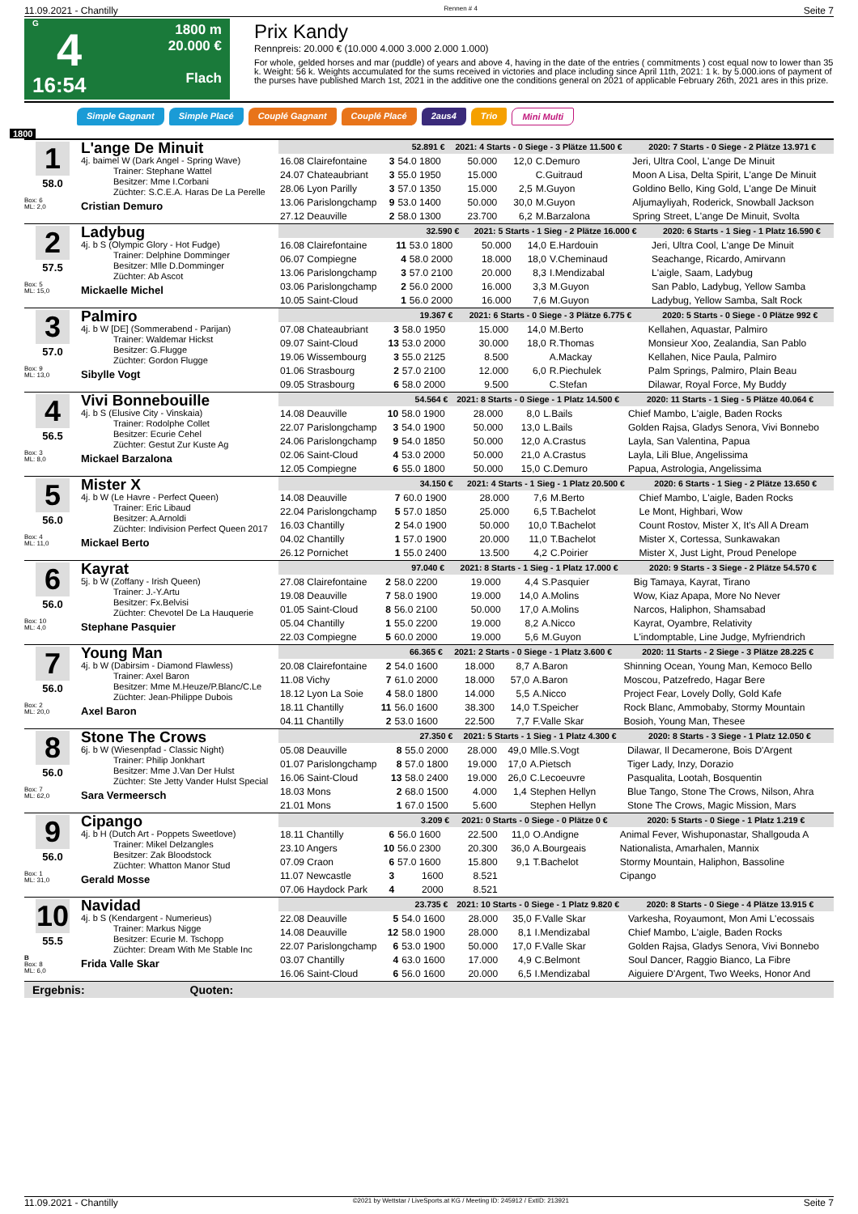11.09.2021 - Chantilly Rennen # 4 Seite 7
G
4
16:54
1800 m
20.000 €
Flach
Prix Kandy
Rennpreis: 20.000 € (10.000 4.000 3.000 2.000 1.000)
For whole, gelded horses and mar (puddle) of years and above 4, having in the date of the entries ( commitments ) cost equal now to lower than 35 k. Weight: 56 k. Weights accumulated for the sums received in victories and place including since April 11th, 2021: 1 k. by 5.000.ions of payment of the purses have published March 1st, 2021 in the additive one the conditions general on 2021 of applicable February 26th, 2021 ares in this prize.
Simple Gagnant Simple Placé Couplé Gagnant Couplé Placé 2aus4 Trio Mini Multi
1800
1
58.0
Box: 6
ML: 2,0
L'ange De Minuit
4j. baimel W (Dark Angel - Spring Wave)
Trainer: Stephane Wattel
Besitzer: Mme I.Corbani
Züchter: S.C.E.A. Haras De La Perelle
Cristian Demuro
| 52.891 € | | | 2021: 4 Starts - 0 Siege - 3 Plätze 11.500 € | | | | 2020: 7 Starts - 0 Siege - 2 Plätze 13.971 € |
| --- | --- | --- | --- | --- | --- | --- | --- |
| 16.08 Clairefontaine | 3 | 54.0 1800 | 50.000 | 12,0 | C.Demuro | | Jeri, Ultra Cool, L'ange De Minuit |
| 24.07 Chateaubriant | 3 | 55.0 1950 | 15.000 | | C.Guitraud | | Moon A Lisa, Delta Spirit, L'ange De Minuit |
| 28.06 Lyon Parilly | 3 | 57.0 1350 | 15.000 | 2,5 | M.Guyon | | Goldino Bello, King Gold, L'ange De Minuit |
| 13.06 Parislongchamp | 9 | 53.0 1400 | 50.000 | 30,0 | M.Guyon | | Aljumayliyah, Roderick, Snowball Jackson |
| 27.12 Deauville | 2 | 58.0 1300 | 23.700 | 6,2 | M.Barzalona | | Spring Street, L'ange De Minuit, Svolta |
2
57.5
Box: 5
ML: 15,0
Ladybug
4j. b S (Olympic Glory - Hot Fudge)
Trainer: Delphine Domminger
Besitzer: Mlle D.Domminger
Züchter: Ab Ascot
Mickaelle Michel
| 32.590 € | | | 2021: 5 Starts - 1 Sieg - 2 Plätze 16.000 € | | | | 2020: 6 Starts - 1 Sieg - 1 Platz 16.590 € |
| --- | --- | --- | --- | --- | --- | --- | --- |
| 16.08 Clairefontaine | 11 | 53.0 1800 | 50.000 | 14,0 | E.Hardouin | | Jeri, Ultra Cool, L'ange De Minuit |
| 06.07 Compiegne | 4 | 58.0 2000 | 18.000 | 18,0 | V.Cheminaud | | Seachange, Ricardo, Amirvann |
| 13.06 Parislongchamp | 3 | 57.0 2100 | 20.000 | 8,3 | I.Mendizabal | | L'aigle, Saam, Ladybug |
| 03.06 Parislongchamp | 2 | 56.0 2000 | 16.000 | 3,3 | M.Guyon | | San Pablo, Ladybug, Yellow Samba |
| 10.05 Saint-Cloud | 1 | 56.0 2000 | 16.000 | 7,6 | M.Guyon | | Ladybug, Yellow Samba, Salt Rock |
3
57.0
Box: 9
ML: 13,0
Palmiro
4j. b W [DE] (Sommerabend - Parijan)
Trainer: Waldemar Hickst
Besitzer: G.Flugge
Züchter: Gordon Flugge
Sibylle Vogt
| 19.367 € | | | 2021: 6 Starts - 0 Siege - 3 Plätze 6.775 € | | | | 2020: 5 Starts - 0 Siege - 0 Plätze 992 € |
| --- | --- | --- | --- | --- | --- | --- | --- |
| 07.08 Chateaubriant | 3 | 58.0 1950 | 15.000 | 14,0 | M.Berto | | Kellahen, Aquastar, Palmiro |
| 09.07 Saint-Cloud | 13 | 53.0 2000 | 30.000 | 18,0 | R.Thomas | | Monsieur Xoo, Zealandia, San Pablo |
| 19.06 Wissembourg | 3 | 55.0 2125 | 8.500 | | A.Mackay | | Kellahen, Nice Paula, Palmiro |
| 01.06 Strasbourg | 2 | 57.0 2100 | 12.000 | 6,0 | R.Piechulek | | Palm Springs, Palmiro, Plain Beau |
| 09.05 Strasbourg | 6 | 58.0 2000 | 9.500 | | C.Stefan | | Dilawar, Royal Force, My Buddy |
4
56.5
Box: 3
ML: 8,0
Vivi Bonnebouille
4j. b S (Elusive City - Vinskaia)
Trainer: Rodolphe Collet
Besitzer: Ecurie Cehel
Züchter: Gestut Zur Kuste Ag
Mickael Barzalona
| 54.564 € | | | 2021: 8 Starts - 0 Siege - 1 Platz 14.500 € | | | | 2020: 11 Starts - 1 Sieg - 5 Plätze 40.064 € |
| --- | --- | --- | --- | --- | --- | --- | --- |
| 14.08 Deauville | 10 | 58.0 1900 | 28.000 | 8,0 | L.Bails | | Chief Mambo, L'aigle, Baden Rocks |
| 22.07 Parislongchamp | 3 | 54.0 1900 | 50.000 | 13,0 | L.Bails | | Golden Rajsa, Gladys Senora, Vivi Bonnebo |
| 24.06 Parislongchamp | 9 | 54.0 1850 | 50.000 | 12,0 | A.Crastus | | Layla, San Valentina, Papua |
| 02.06 Saint-Cloud | 4 | 53.0 2000 | 50.000 | 21,0 | A.Crastus | | Layla, Lili Blue, Angelissima |
| 12.05 Compiegne | 6 | 55.0 1800 | 50.000 | 15,0 | C.Demuro | | Papua, Astrologia, Angelissima |
5
56.0
Box: 4
ML: 11,0
Mister X
4j. b W (Le Havre - Perfect Queen)
Trainer: Eric Libaud
Besitzer: A.Arnoldi
Züchter: Indivision Perfect Queen 2017
Mickael Berto
| 34.150 € | | | 2021: 4 Starts - 1 Sieg - 1 Platz 20.500 € | | | | 2020: 6 Starts - 1 Sieg - 2 Plätze 13.650 € |
| --- | --- | --- | --- | --- | --- | --- | --- |
| 14.08 Deauville | 7 | 60.0 1900 | 28.000 | 7,6 | M.Berto | | Chief Mambo, L'aigle, Baden Rocks |
| 22.04 Parislongchamp | 5 | 57.0 1850 | 25.000 | 6,5 | T.Bachelot | | Le Mont, Highbari, Wow |
| 16.03 Chantilly | 2 | 54.0 1900 | 50.000 | 10,0 | T.Bachelot | | Count Rostov, Mister X, It's All A Dream |
| 04.02 Chantilly | 1 | 57.0 1900 | 20.000 | 11,0 | T.Bachelot | | Mister X, Cortessa, Sunkawakan |
| 26.12 Pornichet | 1 | 55.0 2400 | 13.500 | 4,2 | C.Poirier | | Mister X, Just Light, Proud Penelope |
6
56.0
Box: 10
ML: 4,0
Kayrat
5j. b W (Zoffany - Irish Queen)
Trainer: J.-Y.Artu
Besitzer: Fx.Belvisi
Züchter: Chevotel De La Hauquerie
Stephane Pasquier
| 97.040 € | | | 2021: 8 Starts - 1 Sieg - 1 Platz 17.000 € | | | | 2020: 9 Starts - 3 Siege - 2 Plätze 54.570 € |
| --- | --- | --- | --- | --- | --- | --- | --- |
| 27.08 Clairefontaine | 2 | 58.0 2200 | 19.000 | 4,4 | S.Pasquier | | Big Tamaya, Kayrat, Tirano |
| 19.08 Deauville | 7 | 58.0 1900 | 19.000 | 14,0 | A.Molins | | Wow, Kiaz Apapa, More No Never |
| 01.05 Saint-Cloud | 8 | 56.0 2100 | 50.000 | 17,0 | A.Molins | | Narcos, Haliphon, Shamsabad |
| 05.04 Chantilly | 1 | 55.0 2200 | 19.000 | 8,2 | A.Nicco | | Kayrat, Oyambre, Relativity |
| 22.03 Compiegne | 5 | 60.0 2000 | 19.000 | 5,6 | M.Guyon | | L'indomptable, Line Judge, Myfriendrich |
7
56.0
Box: 2
ML: 20,0
Young Man
4j. b W (Dabirsim - Diamond Flawless)
Trainer: Axel Baron
Besitzer: Mme M.Heuze/P.Blanc/C.Le
Züchter: Jean-Philippe Dubois
Axel Baron
| 66.365 € | | | 2021: 2 Starts - 0 Siege - 1 Platz 3.600 € | | | | 2020: 11 Starts - 2 Siege - 3 Plätze 28.225 € |
| --- | --- | --- | --- | --- | --- | --- | --- |
| 20.08 Clairefontaine | 2 | 54.0 1600 | 18.000 | 8,7 | A.Baron | | Shinning Ocean, Young Man, Kemoco Bello |
| 11.08 Vichy | 7 | 61.0 2000 | 18.000 | 57,0 | A.Baron | | Moscou, Patzefredo, Hagar Bere |
| 18.12 Lyon La Soie | 4 | 58.0 1800 | 14.000 | 5,5 | A.Nicco | | Project Fear, Lovely Dolly, Gold Kafe |
| 18.11 Chantilly | 11 | 56.0 1600 | 38.300 | 14,0 | T.Speicher | | Rock Blanc, Ammobaby, Stormy Mountain |
| 04.11 Chantilly | 2 | 53.0 1600 | 22.500 | 7,7 | F.Valle Skar | | Bosioh, Young Man, Thesee |
8
56.0
Box: 7
ML: 62,0
Stone The Crows
6j. b W (Wiesenpfad - Classic Night)
Trainer: Philip Jonkhart
Besitzer: Mme J.Van Der Hulst
Züchter: Ste Jetty Vander Hulst Special
Sara Vermeersch
| 27.350 € | | | 2021: 5 Starts - 1 Sieg - 1 Platz 4.300 € | | | | 2020: 8 Starts - 3 Siege - 1 Platz 12.050 € |
| --- | --- | --- | --- | --- | --- | --- | --- |
| 05.08 Deauville | 8 | 55.0 2000 | 28.000 | 49,0 | Mlle.S.Vogt | | Dilawar, Il Decamerone, Bois D'Argent |
| 01.07 Parislongchamp | 8 | 57.0 1800 | 19.000 | 17,0 | A.Pietsch | | Tiger Lady, Inzy, Dorazio |
| 16.06 Saint-Cloud | 13 | 58.0 2400 | 19.000 | 26,0 | C.Lecoeuvre | | Pasqualita, Lootah, Bosquentin |
| 18.03 Mons | 2 | 68.0 1500 | 4.000 | 1,4 | Stephen Hellyn | | Blue Tango, Stone The Crows, Nilson, Ahra |
| 21.01 Mons | 1 | 67.0 1500 | 5.600 | | Stephen Hellyn | | Stone The Crows, Magic Mission, Mars |
9
56.0
Box: 1
ML: 31,0
Cipango
4j. b H (Dutch Art - Poppets Sweetlove)
Trainer: Mikel Delzangles
Besitzer: Zak Bloodstock
Züchter: Whatton Manor Stud
Gerald Mosse
| 3.209 € | | | 2021: 0 Starts - 0 Siege - 0 Plätze 0 € | | | | 2020: 5 Starts - 0 Siege - 1 Platz 1.219 € |
| --- | --- | --- | --- | --- | --- | --- | --- |
| 18.11 Chantilly | 6 | 56.0 1600 | 22.500 | 11,0 | O.Andigne | | Animal Fever, Wishuponastar, Shallgouda A |
| 23.10 Angers | 10 | 56.0 2300 | 20.300 | 36,0 | A.Bourgeais | | Nationalista, Amarhalen, Mannix |
| 07.09 Craon | 6 | 57.0 1600 | 15.800 | 9,1 | T.Bachelot | | Stormy Mountain, Haliphon, Bassoline |
| 11.07 Newcastle | 3 | 1600 | 8.521 | | | | Cipango |
| 07.06 Haydock Park | 4 | 2000 | 8.521 | | | | |
10
55.5
B
Box: 8
ML: 6,0
Navidad
4j. b S (Kendargent - Numerieus)
Trainer: Markus Nigge
Besitzer: Ecurie M. Tschopp
Züchter: Dream With Me Stable Inc
Frida Valle Skar
| 23.735 € | | | 2021: 10 Starts - 0 Siege - 1 Platz 9.820 € | | | | 2020: 8 Starts - 0 Siege - 4 Plätze 13.915 € |
| --- | --- | --- | --- | --- | --- | --- | --- |
| 22.08 Deauville | 5 | 54.0 1600 | 28.000 | 35,0 | F.Valle Skar | | Varkesha, Royaumont, Mon Ami L'ecossais |
| 14.08 Deauville | 12 | 58.0 1900 | 28.000 | 8,1 | I.Mendizabal | | Chief Mambo, L'aigle, Baden Rocks |
| 22.07 Parislongchamp | 6 | 53.0 1900 | 50.000 | 17,0 | F.Valle Skar | | Golden Rajsa, Gladys Senora, Vivi Bonnebo |
| 03.07 Chantilly | 4 | 63.0 1600 | 17.000 | 4,9 | C.Belmont | | Soul Dancer, Raggio Bianco, La Fibre |
| 16.06 Saint-Cloud | 6 | 56.0 1600 | 20.000 | 6,5 | I.Mendizabal | | Aiguiere D'Argent, Two Weeks, Honor And |
Ergebnis: Quoten:
11.09.2021 - Chantilly ©2021 by Wettstar / LiveSports.at KG / Meeting ID: 245912 / ExtID: 213921 Seite 7